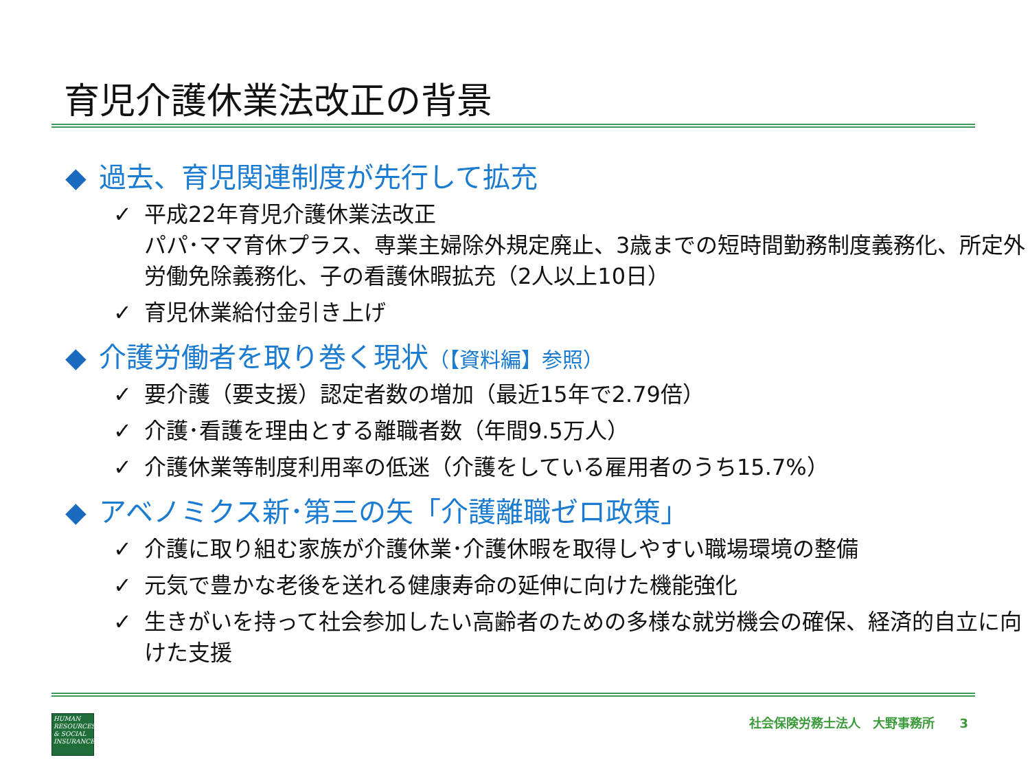育児介護休業法改正の背景
◆ 過去、育児関連制度が先行して拡充
✓ 平成22年育児介護休業法改正
パパ･ママ育休プラス、専業主婦除外規定廃止、3歳までの短時間勤務制度義務化、所定外労働免除義務化、子の看護休暇拡充（2人以上10日）
✓ 育児休業給付金引き上げ
◆ 介護労働者を取り巻く現状（【資料編】参照）
✓ 要介護（要支援）認定者数の増加（最近15年で2.79倍）
✓ 介護･看護を理由とする離職者数（年間9.5万人）
✓ 介護休業等制度利用率の低迷（介護をしている雇用者のうち15.7%）
◆ アベノミクス新･第三の矢「介護離職ゼロ政策」
✓ 介護に取り組む家族が介護休業･介護休暇を取得しやすい職場環境の整備
✓ 元気で豊かな老後を送れる健康寿命の延伸に向けた機能強化
✓ 生きがいを持って社会参加したい高齢者のための多様な就労機会の確保、経済的自立に向けた支援
HUMAN RESOURCES & SOCIAL INSURANCE
社会保険労務士法人　大野事務所　　3